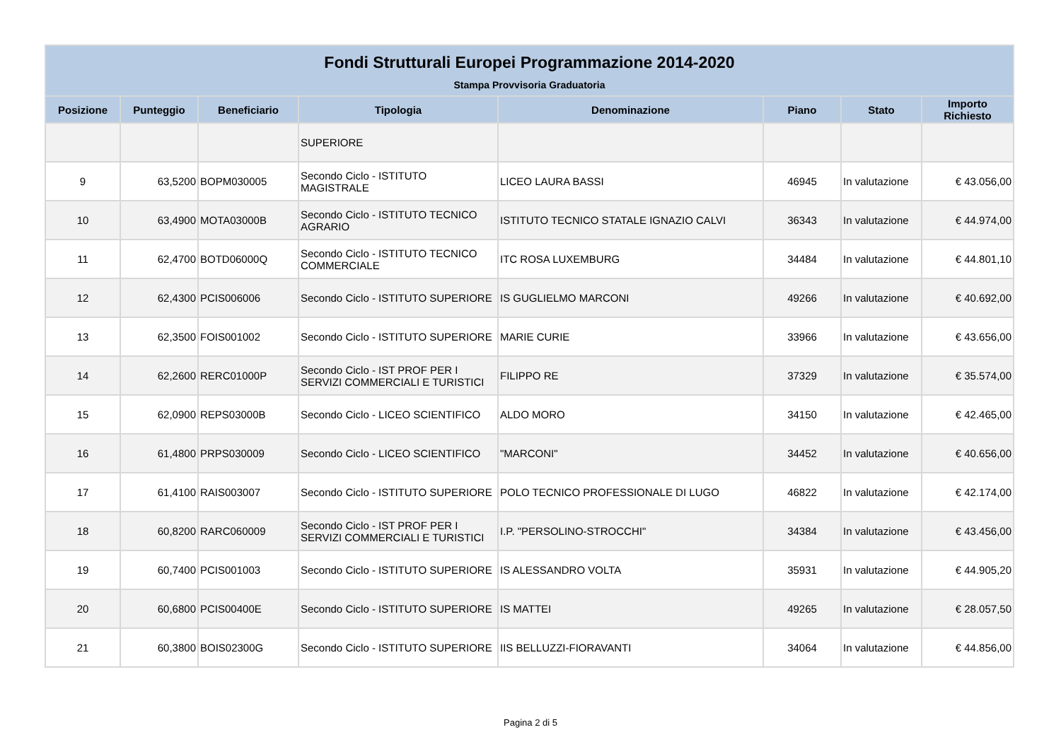| Fondi Strutturali Europei Programmazione 2014-2020 | | | | | | | |
| --- | --- | --- | --- | --- | --- | --- | --- |
| Stampa Provvisoria Graduatoria | | | | | | | |
| Posizione | Punteggio | Beneficiario | Tipologia | Denominazione | Piano | Stato | Importo Richiesto |
| | | | SUPERIORE | | | | |
| 9 | 63,5200 | BOPM030005 | Secondo Ciclo - ISTITUTO MAGISTRALE | LICEO LAURA BASSI | 46945 | In valutazione | € 43.056,00 |
| 10 | 63,4900 | MOTA03000B | Secondo Ciclo - ISTITUTO TECNICO AGRARIO | ISTITUTO TECNICO STATALE IGNAZIO CALVI | 36343 | In valutazione | € 44.974,00 |
| 11 | 62,4700 | BOTD06000Q | Secondo Ciclo - ISTITUTO TECNICO COMMERCIALE | ITC ROSA LUXEMBURG | 34484 | In valutazione | € 44.801,10 |
| 12 | 62,4300 | PCIS006006 | Secondo Ciclo - ISTITUTO SUPERIORE | IS GUGLIELMO MARCONI | 49266 | In valutazione | € 40.692,00 |
| 13 | 62,3500 | FOIS001002 | Secondo Ciclo - ISTITUTO SUPERIORE | MARIE CURIE | 33966 | In valutazione | € 43.656,00 |
| 14 | 62,2600 | RERC01000P | Secondo Ciclo - IST PROF PER I SERVIZI COMMERCIALI E TURISTICI | FILIPPO RE | 37329 | In valutazione | € 35.574,00 |
| 15 | 62,0900 | REPS03000B | Secondo Ciclo - LICEO SCIENTIFICO | ALDO MORO | 34150 | In valutazione | € 42.465,00 |
| 16 | 61,4800 | PRPS030009 | Secondo Ciclo - LICEO SCIENTIFICO | "MARCONI" | 34452 | In valutazione | € 40.656,00 |
| 17 | 61,4100 | RAIS003007 | Secondo Ciclo - ISTITUTO SUPERIORE | POLO TECNICO PROFESSIONALE DI LUGO | 46822 | In valutazione | € 42.174,00 |
| 18 | 60,8200 | RARC060009 | Secondo Ciclo - IST PROF PER I SERVIZI COMMERCIALI E TURISTICI | I.P. "PERSOLINO-STROCCHI" | 34384 | In valutazione | € 43.456,00 |
| 19 | 60,7400 | PCIS001003 | Secondo Ciclo - ISTITUTO SUPERIORE | IS ALESSANDRO VOLTA | 35931 | In valutazione | € 44.905,20 |
| 20 | 60,6800 | PCIS00400E | Secondo Ciclo - ISTITUTO SUPERIORE | IS MATTEI | 49265 | In valutazione | € 28.057,50 |
| 21 | 60,3800 | BOIS02300G | Secondo Ciclo - ISTITUTO SUPERIORE | IIS BELLUZZI-FIORAVANTI | 34064 | In valutazione | € 44.856,00 |
Pagina 2 di 5